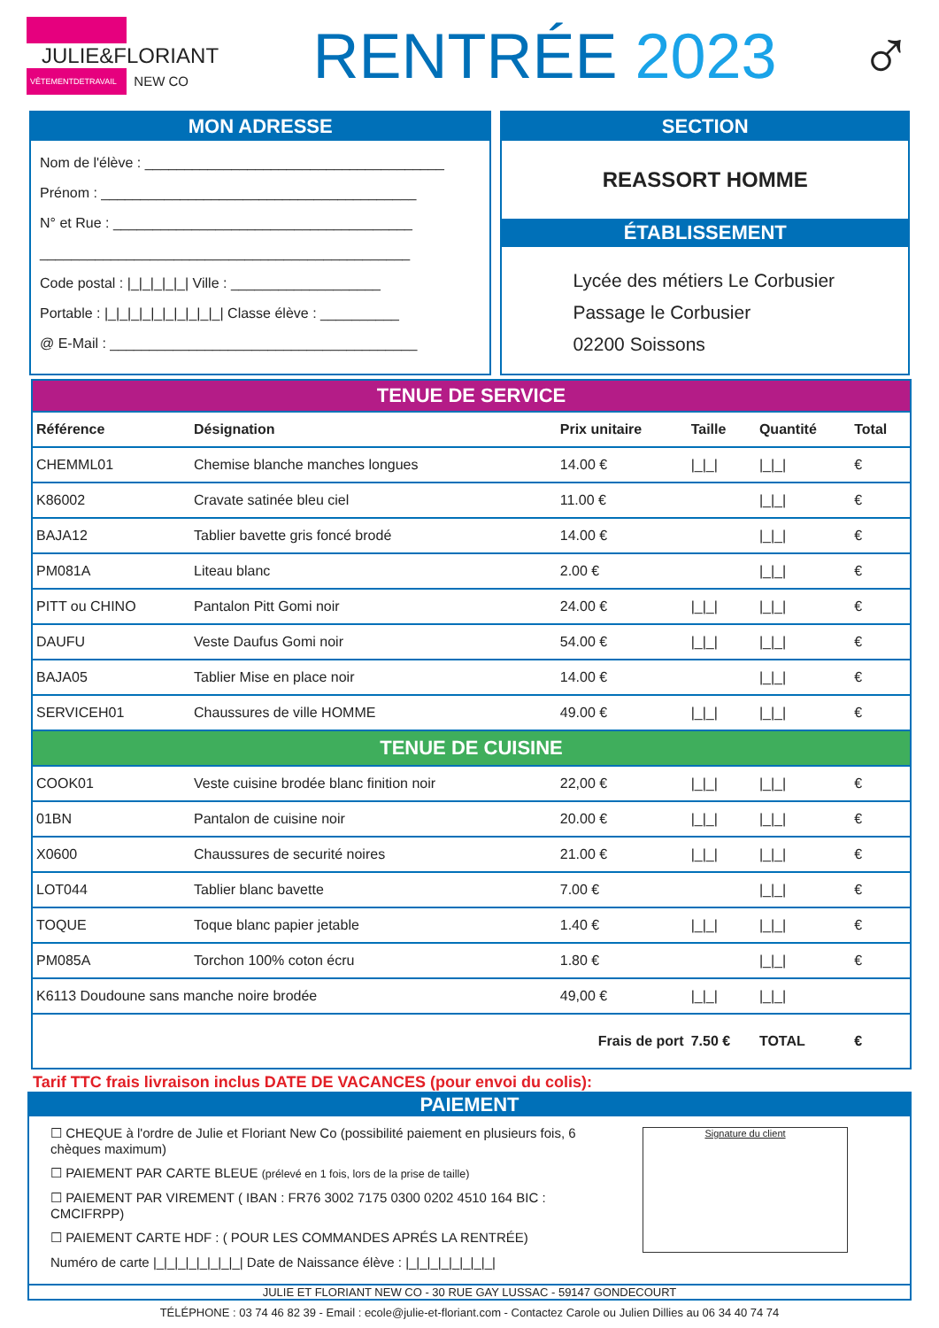JULIE&FLORIANT
VÊTEMENTDETRAVAIL NEW CO
RENTRÉE 2023 ♂
MON ADRESSE
Nom de l'élève : ______________________________________
Prénom : ________________________________________
N° et Rue : ______________________________________
_______________________________________________
Code postal : |_|_|_|_|_| Ville : ___________________
Portable : |_|_|_|_|_|_|_|_|_|_| Classe élève : __________
@ E-Mail : _______________________________________
SECTION
REASSORT HOMME
ÉTABLISSEMENT
Lycée des métiers Le Corbusier
Passage le Corbusier
02200 Soissons
| TENUE DE SERVICE | | | | | |
| Référence | Désignation | Prix unitaire | Taille | Quantité | Total |
| CHEMML01 | Chemise blanche manches longues | 14.00 € | /_/_/ | /_/_/ | € |
| K86002 | Cravate satinée bleu ciel | 11.00 € | | /_/_/ | € |
| BAJA12 | Tablier bavette gris foncé brodé | 14.00 € | | /_/_/ | € |
| PM081A | Liteau blanc | 2.00 € | | /_/_/ | € |
| PITT ou CHINO | Pantalon Pitt Gomi noir | 24.00 € | /_/_/ | /_/_/ | € |
| DAUFU | Veste Daufus Gomi noir | 54.00 € | /_/_/ | /_/_/ | € |
| BAJA05 | Tablier Mise en place noir | 14.00 € | | /_/_/ | € |
| SERVICEH01 | Chaussures de ville HOMME | 49.00 € | /_/_/ | /_/_/ | € |
| TENUE DE CUISINE | | | | | |
| COOK01 | Veste cuisine brodée blanc finition noir | 22,00 € | /_/_/ | /_/_/ | € |
| 01BN | Pantalon de cuisine noir | 20.00 € | /_/_/ | /_/_/ | € |
| X0600 | Chaussures de securité noires | 21.00 € | /_/_/ | /_/_/ | € |
| LOT044 | Tablier blanc bavette | 7.00 € | | /_/_/ | € |
| TOQUE | Toque blanc papier jetable | 1.40 € | /_/_/ | /_/_/ | € |
| PM085A | Torchon 100% coton écru | 1.80 € | | /_/_/ | € |
| K6113 Doudoune sans manche noire brodée | | 49,00 € | /_/_/ | /_/_/ | |
| Frais de port | | | 7.50 € | TOTAL | € |
Tarif TTC frais livraison inclus DATE DE VACANCES (pour envoi du colis):
PAIEMENT
☐ CHEQUE à l'ordre de Julie et Floriant New Co (possibilité paiement en plusieurs fois, 6 chèques maximum)
☐ PAIEMENT PAR CARTE BLEUE (prélevé en 1 fois, lors de la prise de taille)
☐ PAIEMENT PAR VIREMENT ( IBAN : FR76 3002 7175 0300 0202 4510 164 BIC : CMCIFRPP)
☐ PAIEMENT CARTE HDF : ( POUR LES COMMANDES APRÉS LA RENTRÉE)
Numéro de carte |_|_|_|_|_|_|_|_| Date de Naissance élève : |_|_|_|_|_|_|_|_|
Signature du client
JULIE ET FLORIANT NEW CO - 30 RUE GAY LUSSAC - 59147 GONDECOURT
TÉLÉPHONE : 03 74 46 82 39 - Email : ecole@julie-et-floriant.com - Contactez Carole ou Julien Dillies au 06 34 40 74 74